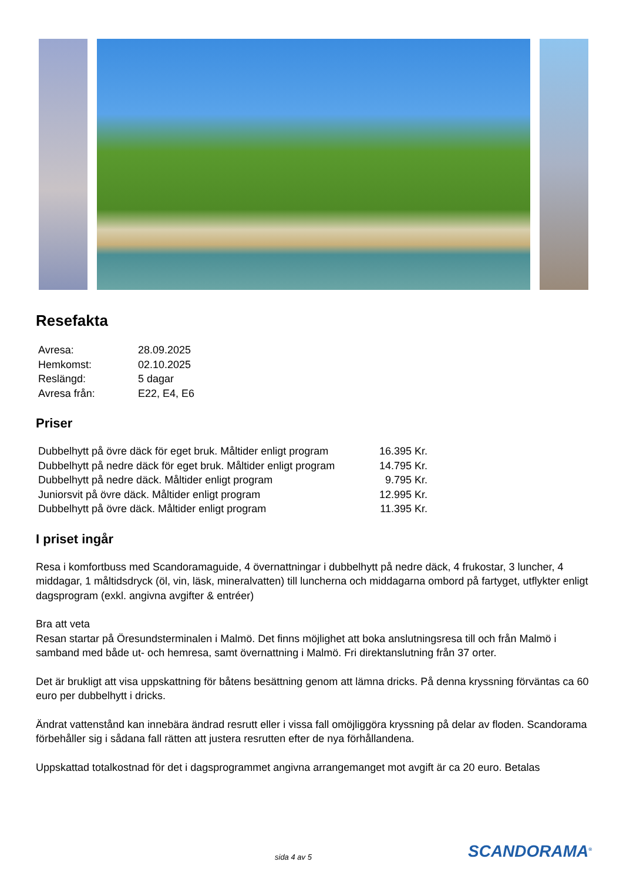Resefakta
| Avresa: | 28.09.2025 |
| Hemkomst: | 02.10.2025 |
| Reslängd: | 5 dagar |
| Avresa från: | E22, E4, E6 |
Priser
| Dubbelhytt på övre däck för eget bruk. Måltider enligt program | 16.395 Kr. |
| Dubbelhytt på nedre däck för eget bruk. Måltider enligt program | 14.795 Kr. |
| Dubbelhytt på nedre däck. Måltider enligt program | 9.795 Kr. |
| Juniorsvit på övre däck. Måltider enligt program | 12.995 Kr. |
| Dubbelhytt på övre däck. Måltider enligt program | 11.395 Kr. |
I priset ingår
Resa i komfortbuss med Scandoramaguide, 4 övernattningar i dubbelhytt på nedre däck, 4 frukostar, 3 luncher, 4 middagar, 1 måltidsdryck (öl, vin, läsk, mineralvatten) till luncherna och middagarna ombord på fartyget, utflykter enligt dagsprogram (exkl. angivna avgifter & entréer)
Bra att veta
Resan startar på Öresundsterminalen i Malmö. Det finns möjlighet att boka anslutningsresa till och från Malmö i samband med både ut- och hemresa, samt övernattning i Malmö. Fri direktanslutning från 37 orter.
Det är brukligt att visa uppskattning för båtens besättning genom att lämna dricks. På denna kryssning förväntas ca 60 euro per dubbelhytt i dricks.
Ändrat vattenstånd kan innebära ändrad resrutt eller i vissa fall omöjliggöra kryssning på delar av floden. Scandorama förbehåller sig i sådana fall rätten att justera resrutten efter de nya förhållandena.
Uppskattad totalkostnad för det i dagsprogrammet angivna arrangemanget mot avgift är ca 20 euro. Betalas
sida 4 av 5 SCANDORAMA<sup>®</sup>